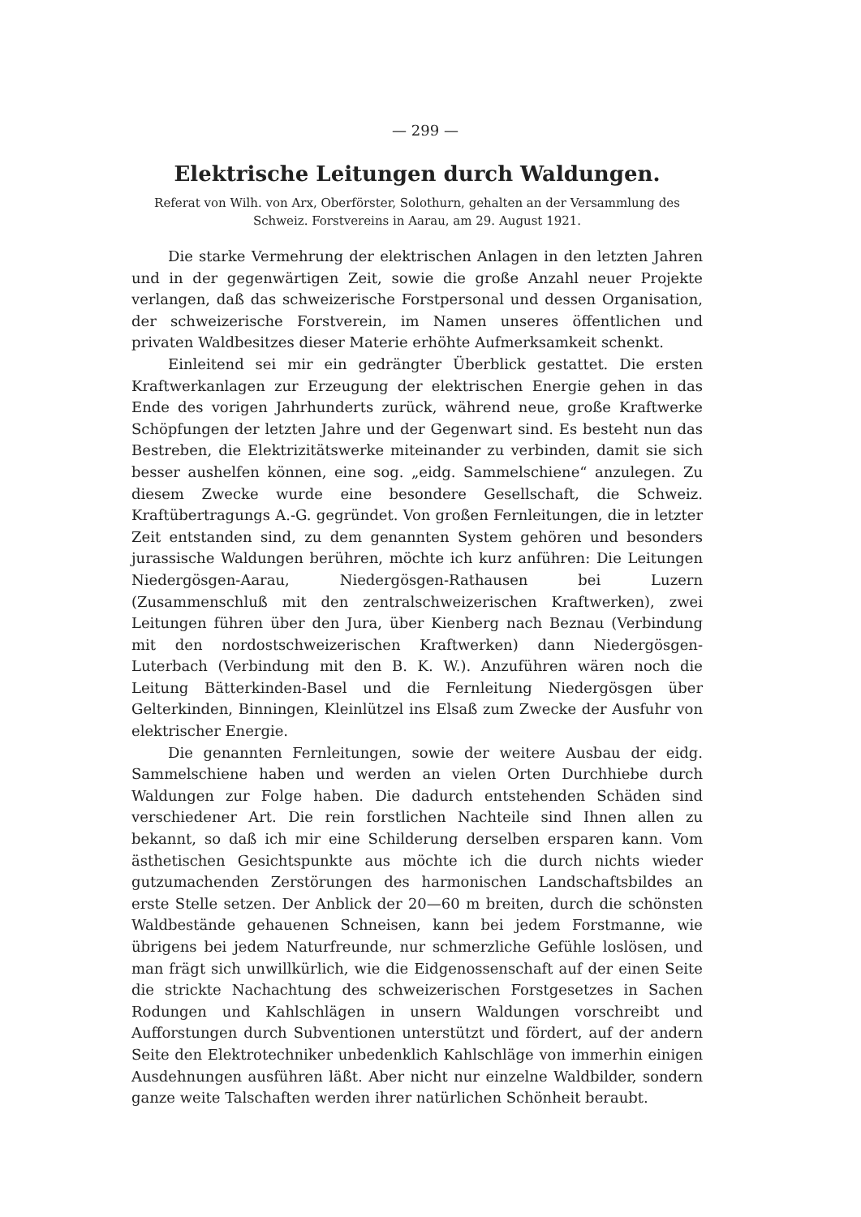— 299 —
Elektrische Leitungen durch Waldungen.
Referat von Wilh. von Arx, Oberförster, Solothurn, gehalten an der Versammlung des Schweiz. Forstvereins in Aarau, am 29. August 1921.
Die starke Vermehrung der elektrischen Anlagen in den letzten Jahren und in der gegenwärtigen Zeit, sowie die große Anzahl neuer Projekte verlangen, daß das schweizerische Forstpersonal und dessen Organisation, der schweizerische Forstverein, im Namen unseres öffentlichen und privaten Waldbesitzes dieser Materie erhöhte Aufmerksamkeit schenkt.
Einleitend sei mir ein gedrängter Überblick gestattet. Die ersten Kraftwerkanlagen zur Erzeugung der elektrischen Energie gehen in das Ende des vorigen Jahrhunderts zurück, während neue, große Kraftwerke Schöpfungen der letzten Jahre und der Gegenwart sind. Es besteht nun das Bestreben, die Elektrizitätswerke miteinander zu verbinden, damit sie sich besser aushelfen können, eine sog. „eidg. Sammelschiene“ anzulegen. Zu diesem Zwecke wurde eine besondere Gesellschaft, die Schweiz. Kraftübertragungs A.-G. gegründet. Von großen Fernleitungen, die in letzter Zeit entstanden sind, zu dem genannten System gehören und besonders jurassische Waldungen berühren, möchte ich kurz anführen: Die Leitungen Niedergösgen-Aarau, Niedergösgen-Rathausen bei Luzern (Zusammenschluß mit den zentralschweizerischen Kraftwerken), zwei Leitungen führen über den Jura, über Kienberg nach Beznau (Verbindung mit den nordostschweizerischen Kraftwerken) dann Niedergösgen-Luterbach (Verbindung mit den B. K. W.). Anzuführen wären noch die Leitung Bätterkinden-Basel und die Fernleitung Niedergösgen über Gelterkinden, Binningen, Kleinlützel ins Elsaß zum Zwecke der Ausfuhr von elektrischer Energie.
Die genannten Fernleitungen, sowie der weitere Ausbau der eidg. Sammelschiene haben und werden an vielen Orten Durchhiebe durch Waldungen zur Folge haben. Die dadurch entstehenden Schäden sind verschiedener Art. Die rein forstlichen Nachteile sind Ihnen allen zu bekannt, so daß ich mir eine Schilderung derselben ersparen kann. Vom ästhetischen Gesichtspunkte aus möchte ich die durch nichts wieder gutzumachenden Zerstörungen des harmonischen Landschaftsbildes an erste Stelle setzen. Der Anblick der 20—60 m breiten, durch die schönsten Waldbestände gehauenen Schneisen, kann bei jedem Forstmanne, wie übrigens bei jedem Naturfreunde, nur schmerzliche Gefühle loslösen, und man frägt sich unwillkürlich, wie die Eidgenossenschaft auf der einen Seite die strickte Nachachtung des schweizerischen Forstgesetzes in Sachen Rodungen und Kahlschlägen in unsern Waldungen vorschreibt und Aufforstungen durch Subventionen unterstützt und fördert, auf der andern Seite den Elektrotechniker unbedenklich Kahlschläge von immerhin einigen Ausdehnungen ausführen läßt. Aber nicht nur einzelne Waldbilder, sondern ganze weite Talschaften werden ihrer natürlichen Schönheit beraubt.